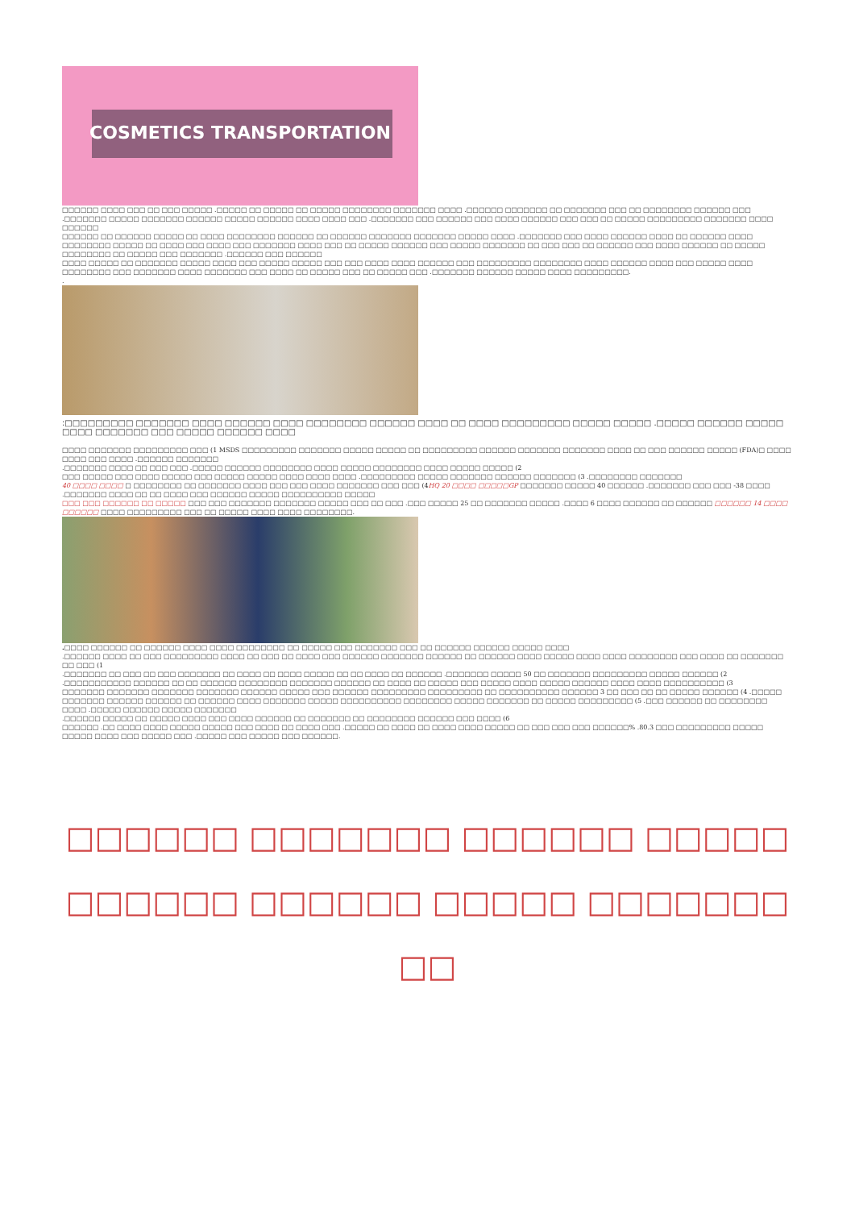COSMETICS TRANSPORTATION
□□□□□□ □□□□ □□□ □□ □□□ □□□□□ .□□□□□ □□ □□□□□ □□ □□□□□ □□□□□□□□ □□□□□□□ □□□□ .□□□□□□ □□□□□□□ □□ □□□□□□□ □□□ □□ □□□□□□□□ □□□□□□ □□□ .□□□□□□□ □□□□□ □□□□□□□ □□□□□□ □□□□□ □□□□□□ □□□□ □□□□ □□□ .□□□□□□□ □□□ □□□□□□ □□□ □□□□ □□□□□□ □□□ □□□ □□ □□□□□ □□□□□□□□□ □□□□□□□ □□□□ □□□□□□
□□□□□□ □□ □□□□□□ □□□□□ □□ □□□□ □□□□□□□□ □□□□□□ □□ □□□□□□ □□□□□□□ □□□□□□□ □□□□□ □□□□ .□□□□□□□ □□□ □□□□ □□□□□□ □□□□ □□ □□□□□□ □□□□ □□□□□□□□ □□□□□ □□ □□□□ □□□ □□□□ □□□ □□□□□□□ □□□□ □□□ □□ □□□□□ □□□□□□ □□□ □□□□□ □□□□□□□ □□ □□□ □□□ □□ □□□□□□ □□□ □□□□ □□□□□□ □□ □□□□□ □□□□□□□□ □□ □□□□□ □□□ □□□□□□□ .□□□□□□ □□□ □□□□□□
□□□□ □□□□□ □□ □□□□□□□ □□□□□ □□□□ □□□ □□□□□ □□□□□ □□□ □□□ □□□□ □□□□ □□□□□□ □□□ □□□□□□□□□ □□□□□□□□ □□□□ □□□□□□ □□□□ □□□ □□□□□ □□□□ □□□□□□□□ □□□ □□□□□□□ □□□□ □□□□□□□ □□□ □□□□ □□ □□□□□ □□□ □□ □□□□□ □□□ .□□□□□□□ □□□□□□ □□□□□ □□□□ □□□□□□□□□.
.
:□□□□□□□□□ □□□□□□□ □□□□ □□□□□□ □□□□ □□□□□□□□ □□□□□□ □□□□ □□ □□□□ □□□□□□□□□ □□□□□ □□□□□ .□□□□□ □□□□□□ □□□□□ □□□□ □□□□□□□ □□□ □□□□□ □□□□□□ □□□□
□□□□ □□□□□□□ □□□□□□□□□ □□□ (1 MSDS □□□□□□□□□ □□□□□□□ □□□□□ □□□□□ □□ □□□□□□□□□ □□□□□□ □□□□□□□ □□□□□□□ □□□□ □□ □□□ □□□□□□ □□□□□ (FDA)□ □□□□ □□□□ □□□ □□□□ .□□□□□□ □□□□□□□
.□□□□□□□ □□□□ □□ □□□ □□□ .□□□□□ □□□□□□ □□□□□□□□ □□□□ □□□□□ □□□□□□□□ □□□□ □□□□□ □□□□□ (2
□□□ □□□□□ □□□ □□□□ □□□□□ □□□ □□□□□ □□□□□ □□□□ □□□□ □□□□ .□□□□□□□□□ □□□□□ □□□□□□□ □□□□□□ □□□□□□□ (3 .□□□□□□□□ □□□□□□□
40 □□□□ □□□□ □ □□□□□□□□ □□ □□□□□□□ □□□□ □□□ □□□ □□□□ □□□□□□□ □□□ □□□ (4HQ 20 □□□□ □□□□□GP □□□□□□□ □□□□□ 40 □□□□□□ .□□□□□□□ □□□ □□□ -38 □□□□ .□□□□□□□ □□□□ □□ □□ □□□□ □□□ □□□□□□ □□□□□ □□□□□□□□□□ □□□□□
□□□ □□□ □□□□□□ □□ □□□□□ □□□ □□□ □□□□□□□ □□□□□□□ □□□□□ □□□ □□ □□□ .□□□ □□□□□ 25 □□ □□□□□□□ □□□□□ .□□□□ 6 □□□□ □□□□□□ □□ □□□□□□ □□□□□□ 14 □□□□ □□□□□□ □□□□ □□□□□□□□□ □□□ □□ □□□□□ □□□□ □□□□ □□□□□□□□.
.□□□□ □□□□□□ □□ □□□□□□ □□□□ □□□□ □□□□□□□□ □□ □□□□□ □□□ □□□□□□□ □□□ □□ □□□□□□ □□□□□□ □□□□□ □□□□
.□□□□□□ □□□□ □□ □□□ □□□□□□□□□ □□□□ □□ □□□ □□ □□□□ □□□ □□□□□□ □□□□□□□ □□□□□□ □□ □□□□□□ □□□□ □□□□□ □□□□ □□□□ □□□□□□□□ □□□ □□□□ □□ □□□□□□□ □□ □□□ (1
.□□□□□□□ □□ □□□ □□ □□□ □□□□□□□ □□ □□□□ □□ □□□□ □□□□□ □□ □□ □□□□ □□ □□□□□□ .□□□□□□□ □□□□□ 50 □□ □□□□□□□ □□□□□□□□□ □□□□□ □□□□□□ (2
.□□□□□□□□□□□ □□□□□□ □□ □□ □□□□□□ □□□□□□□□ □□□□□□□ □□□□□□ □□ □□□□ □□ □□□□□ □□□ □□□□□ □□□□ □□□□□ □□□□□□ □□□□ □□□□ □□□□□□□□□□ (3
□□□□□□□ □□□□□□□ □□□□□□□ □□□□□□□ □□□□□□ □□□□□ □□□ □□□□□□ □□□□□□□□□ □□□□□□□□□ □□ □□□□□□□□□□ □□□□□□ 3 □□ □□□ □□ □□ □□□□□ □□□□□□ (4 .□□□□□
□□□□□□□ □□□□□□ □□□□□□ □□ □□□□□□ □□□□ □□□□□□□ □□□□□ □□□□□□□□□□ □□□□□□□□ □□□□□ □□□□□□□ □□ □□□□□ □□□□□□□□□ (5 .□□□ □□□□□□ □□ □□□□□□□□ □□□□ .□□□□□ □□□□□□ □□□□□ □□□□□□□
.□□□□□□ □□□□□ □□ □□□□□ □□□□ □□□ □□□□ □□□□□□ □□ □□□□□□□ □□ □□□□□□□□ □□□□□□ □□□ □□□□ (6
□□□□□□ .□□ □□□□ □□□□ □□□□□ □□□□□ □□□ □□□□ □□ □□□□ □□□ .□□□□□ □□ □□□□ □□ □□□□ □□□□ □□□□□ □□ □□□ □□□ □□□ □□□□□□% .80.3 □□□ □□□□□□□□□ □□□□□ □□□□□ □□□□ □□□ □□□□□ □□□ .□□□□□ □□□ □□□□□ □□□ □□□□□□.
□□□□□□ □□□□□□□ □□□□□□ □□□□□
□□□□□□ □□□□□□ □□□□□ □□□□□□□ □□